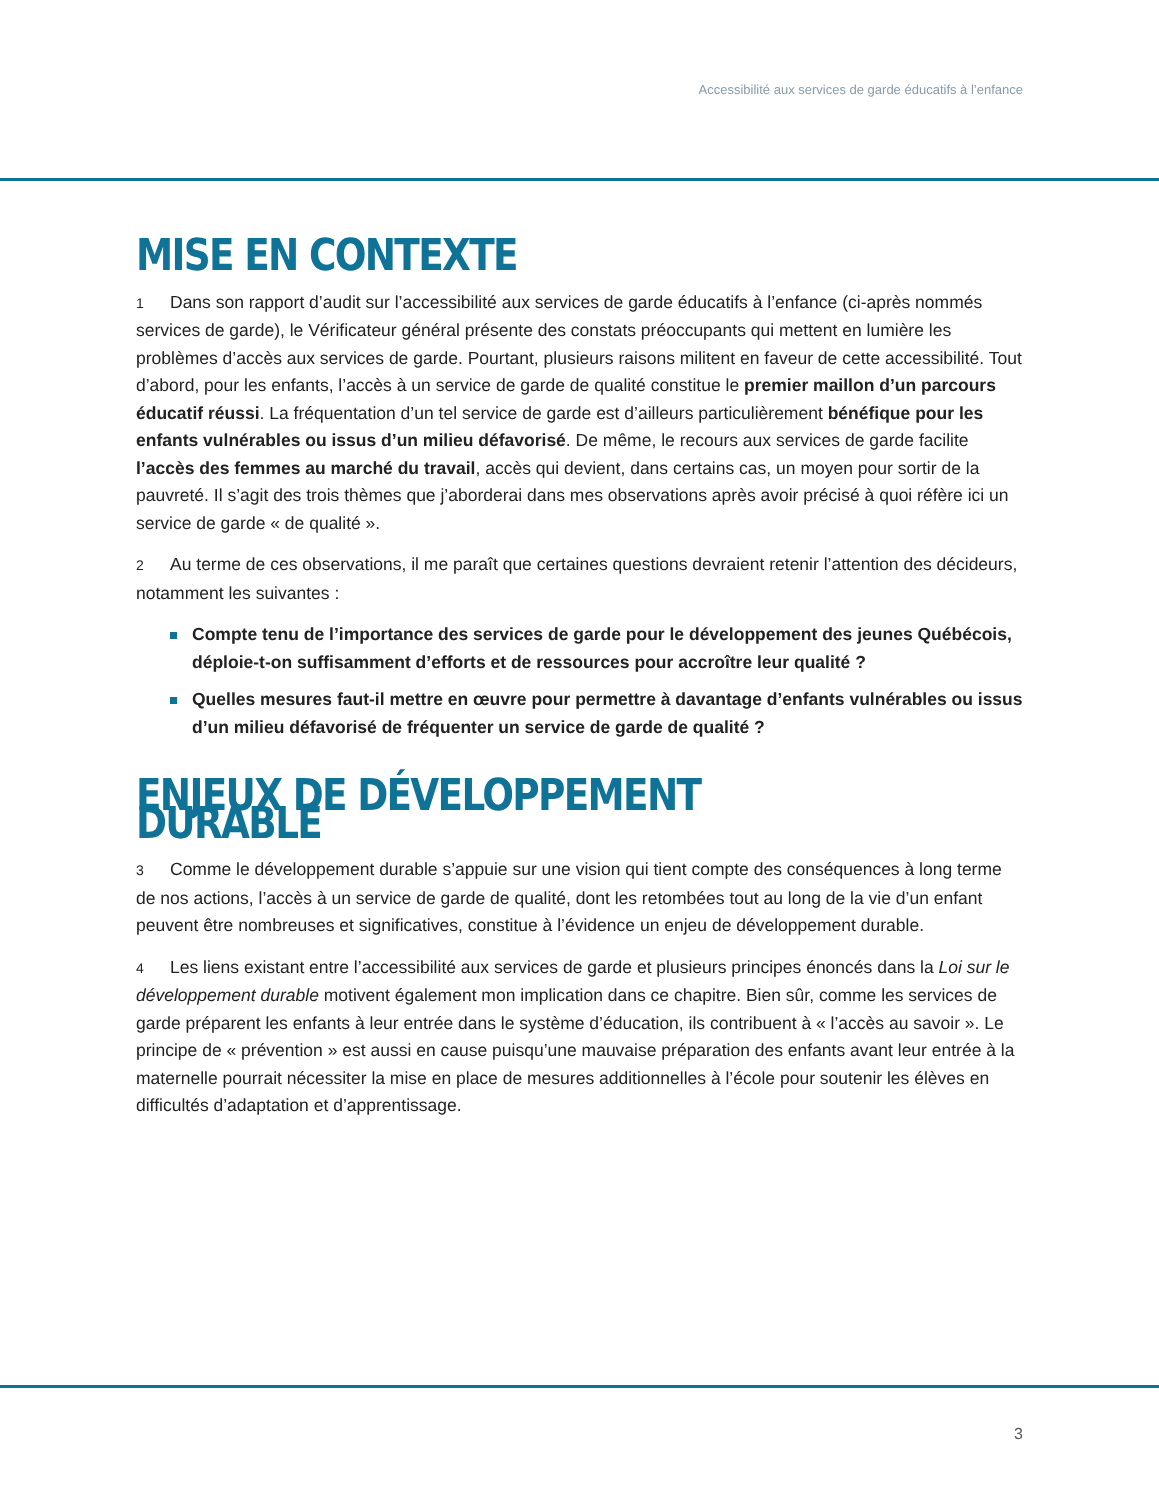Accessibilité aux services de garde éducatifs à l’enfance
MISE EN CONTEXTE
1 Dans son rapport d’audit sur l’accessibilité aux services de garde éducatifs à l’enfance (ci-après nommés services de garde), le Vérificateur général présente des constats préoccupants qui mettent en lumière les problèmes d’accès aux services de garde. Pourtant, plusieurs raisons militent en faveur de cette accessibilité. Tout d’abord, pour les enfants, l’accès à un service de garde de qualité constitue le premier maillon d’un parcours éducatif réussi. La fréquentation d’un tel service de garde est d’ailleurs particulièrement bénéfique pour les enfants vulnérables ou issus d’un milieu défavorisé. De même, le recours aux services de garde facilite l’accès des femmes au marché du travail, accès qui devient, dans certains cas, un moyen pour sortir de la pauvreté. Il s’agit des trois thèmes que j’aborderai dans mes observations après avoir précisé à quoi réfère ici un service de garde « de qualité ».
2 Au terme de ces observations, il me paraît que certaines questions devraient retenir l’attention des décideurs, notamment les suivantes :
Compte tenu de l’importance des services de garde pour le développement des jeunes Québécois, déploie-t-on suffisamment d’efforts et de ressources pour accroître leur qualité ?
Quelles mesures faut-il mettre en œuvre pour permettre à davantage d’enfants vulnérables ou issus d’un milieu défavorisé de fréquenter un service de garde de qualité ?
ENJEUX DE DÉVELOPPEMENT DURABLE
3 Comme le développement durable s’appuie sur une vision qui tient compte des conséquences à long terme de nos actions, l’accès à un service de garde de qualité, dont les retombées tout au long de la vie d’un enfant peuvent être nombreuses et significatives, constitue à l’évidence un enjeu de développement durable.
4 Les liens existant entre l’accessibilité aux services de garde et plusieurs principes énoncés dans la Loi sur le développement durable motivent également mon implication dans ce chapitre. Bien sûr, comme les services de garde préparent les enfants à leur entrée dans le système d’éducation, ils contribuent à « l’accès au savoir ». Le principe de « prévention » est aussi en cause puisqu’une mauvaise préparation des enfants avant leur entrée à la maternelle pourrait nécessiter la mise en place de mesures additionnelles à l’école pour soutenir les élèves en difficultés d’adaptation et d’apprentissage.
3